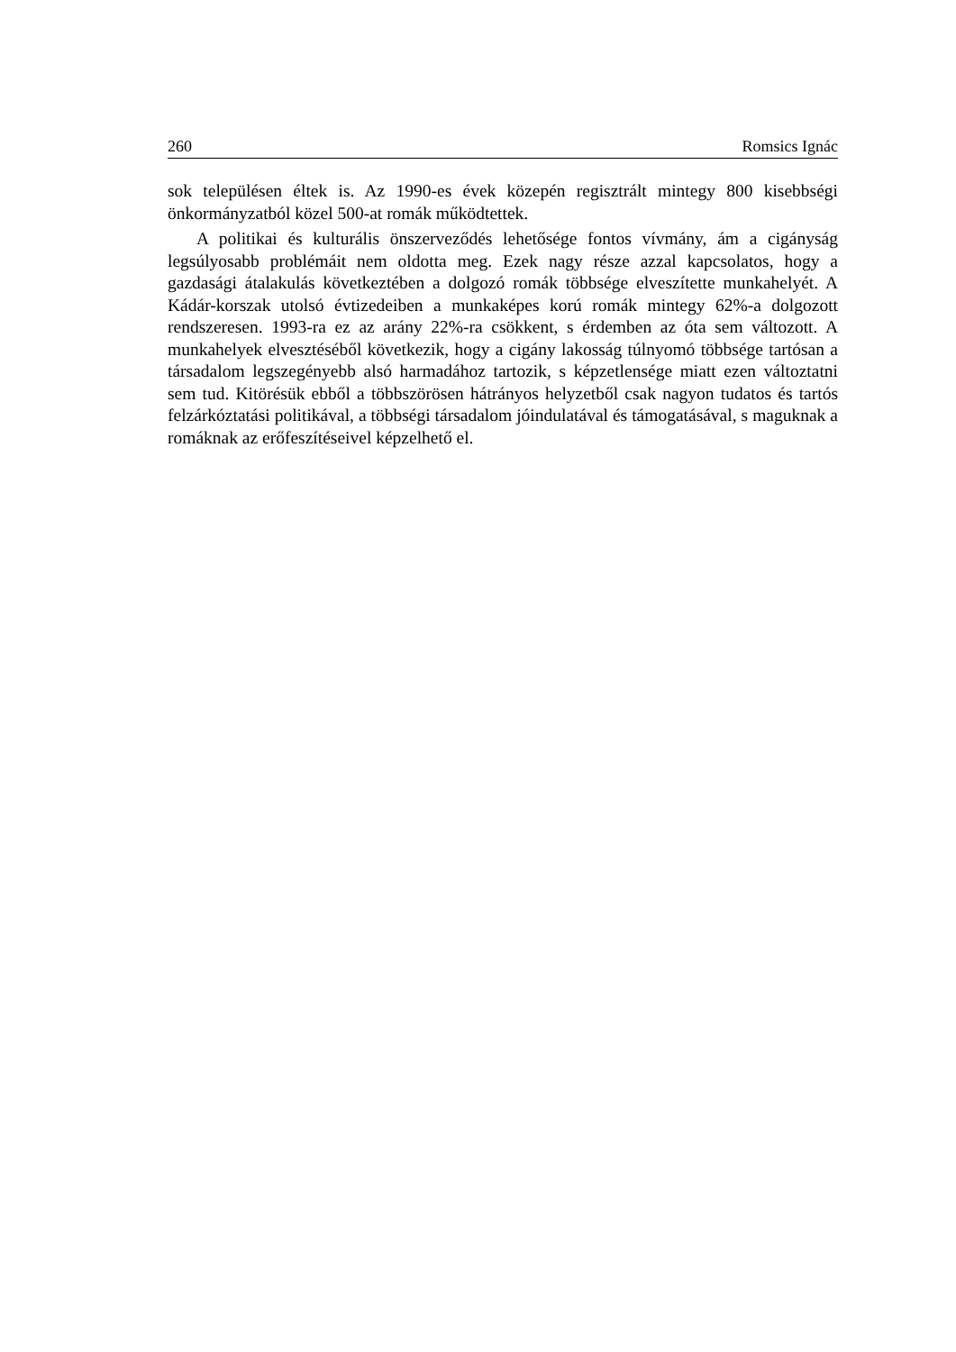260 Romsics Ignác
sok településen éltek is. Az 1990-es évek közepén regisztrált mintegy 800 kisebbségi önkormányzatból közel 500-at romák működtettek.
A politikai és kulturális önszerveződés lehetősége fontos vívmány, ám a cigányság legsúlyosabb problémáit nem oldotta meg. Ezek nagy része azzal kapcsolatos, hogy a gazdasági átalakulás következtében a dolgozó romák többsége elveszítette munkahelyét. A Kádár-korszak utolsó évtizedeiben a munkaképes korú romák mintegy 62%-a dolgozott rendszeresen. 1993-ra ez az arány 22%-ra csökkent, s érdemben az óta sem változott. A munkahelyek elvesztéséből következik, hogy a cigány lakosság túlnyomó többsége tartósan a társadalom legszegényebb alsó harmadához tartozik, s képzetlensége miatt ezen változtatni sem tud. Kitörésük ebből a többszörösen hátrányos helyzetből csak nagyon tudatos és tartós felzárkóztatási politikával, a többségi társadalom jóindulatával és támogatásával, s maguknak a romáknak az erőfeszítéseivel képzelhető el.